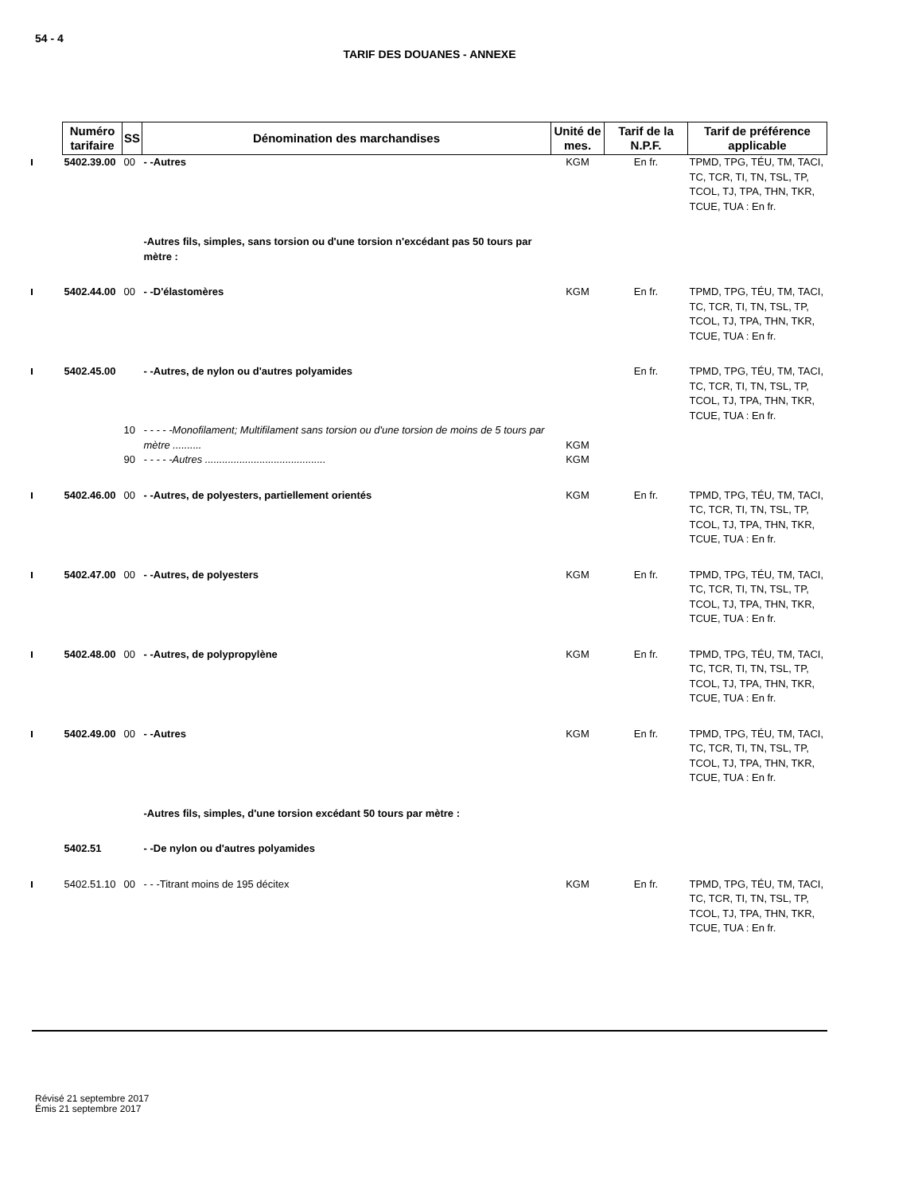54 - 4
TARIF DES DOUANES - ANNEXE
| Numéro tarifaire | SS | Dénomination des marchandises | Unité de mes. | Tarif de la N.P.F. | Tarif de préférence applicable |
| --- | --- | --- | --- | --- | --- |
| 5402.39.00 | 00 | - -Autres | KGM | En fr. | TPMD, TPG, TÉU, TM, TACI, TC, TCR, TI, TN, TSL, TP, TCOL, TJ, TPA, THN, TKR, TCUE, TUA : En fr. |
| | | -Autres fils, simples, sans torsion ou d'une torsion n'excédant pas 50 tours par mètre : | | | |
| 5402.44.00 | 00 | - -D'élastomères | KGM | En fr. | TPMD, TPG, TÉU, TM, TACI, TC, TCR, TI, TN, TSL, TP, TCOL, TJ, TPA, THN, TKR, TCUE, TUA : En fr. |
| 5402.45.00 | | - -Autres, de nylon ou d'autres polyamides | | En fr. | TPMD, TPG, TÉU, TM, TACI, TC, TCR, TI, TN, TSL, TP, TCOL, TJ, TPA, THN, TKR, TCUE, TUA : En fr. |
| | 10 | - - - - -Monofilament; Multifilament sans torsion ou d'une torsion de moins de 5 tours par mètre .......... | KGM | | |
| | 90 | - - - - -Autres .......................................... | KGM | | |
| 5402.46.00 | 00 | - -Autres, de polyesters, partiellement orientés | KGM | En fr. | TPMD, TPG, TÉU, TM, TACI, TC, TCR, TI, TN, TSL, TP, TCOL, TJ, TPA, THN, TKR, TCUE, TUA : En fr. |
| 5402.47.00 | 00 | - -Autres, de polyesters | KGM | En fr. | TPMD, TPG, TÉU, TM, TACI, TC, TCR, TI, TN, TSL, TP, TCOL, TJ, TPA, THN, TKR, TCUE, TUA : En fr. |
| 5402.48.00 | 00 | - -Autres, de polypropylène | KGM | En fr. | TPMD, TPG, TÉU, TM, TACI, TC, TCR, TI, TN, TSL, TP, TCOL, TJ, TPA, THN, TKR, TCUE, TUA : En fr. |
| 5402.49.00 | 00 | - -Autres | KGM | En fr. | TPMD, TPG, TÉU, TM, TACI, TC, TCR, TI, TN, TSL, TP, TCOL, TJ, TPA, THN, TKR, TCUE, TUA : En fr. |
| | | -Autres fils, simples, d'une torsion excédant 50 tours par mètre : | | | |
| 5402.51 | | - -De nylon ou d'autres polyamides | | | |
| 5402.51.10 | 00 | - - -Titrant moins de 195 décitex | KGM | En fr. | TPMD, TPG, TÉU, TM, TACI, TC, TCR, TI, TN, TSL, TP, TCOL, TJ, TPA, THN, TKR, TCUE, TUA : En fr. |
Révisé 21 septembre 2017
Émis 21 septembre 2017